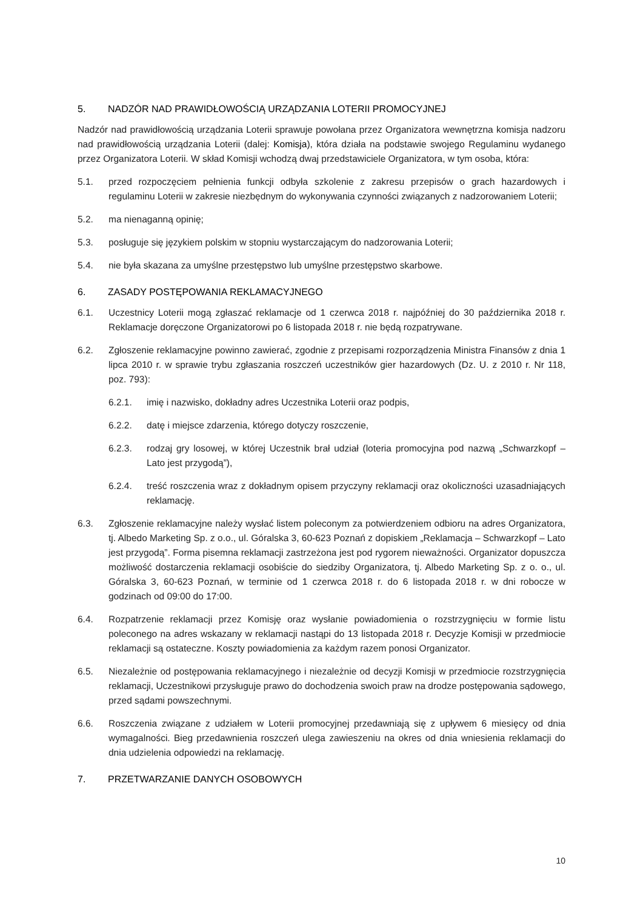5. NADZÓR NAD PRAWIDŁOWOŚCIĄ URZĄDZANIA LOTERII PROMOCYJNEJ
Nadzór nad prawidłowością urządzania Loterii sprawuje powołana przez Organizatora wewnętrzna komisja nadzoru nad prawidłowością urządzania Loterii (dalej: Komisja), która działa na podstawie swojego Regulaminu wydanego przez Organizatora Loterii. W skład Komisji wchodzą dwaj przedstawiciele Organizatora, w tym osoba, która:
5.1. przed rozpoczęciem pełnienia funkcji odbyła szkolenie z zakresu przepisów o grach hazardowych i regulaminu Loterii w zakresie niezbędnym do wykonywania czynności związanych z nadzorowaniem Loterii;
5.2. ma nienaganną opinię;
5.3. posługuje się językiem polskim w stopniu wystarczającym do nadzorowania Loterii;
5.4. nie była skazana za umyślne przestępstwo lub umyślne przestępstwo skarbowe.
6. ZASADY POSTĘPOWANIA REKLAMACYJNEGO
6.1. Uczestnicy Loterii mogą zgłaszać reklamacje od 1 czerwca 2018 r. najpóźniej do 30 października 2018 r. Reklamacje doręczone Organizatorowi po 6 listopada 2018 r. nie będą rozpatrywane.
6.2. Zgłoszenie reklamacyjne powinno zawierać, zgodnie z przepisami rozporządzenia Ministra Finansów z dnia 1 lipca 2010 r. w sprawie trybu zgłaszania roszczeń uczestników gier hazardowych (Dz. U. z 2010 r. Nr 118, poz. 793):
6.2.1. imię i nazwisko, dokładny adres Uczestnika Loterii oraz podpis,
6.2.2. datę i miejsce zdarzenia, którego dotyczy roszczenie,
6.2.3. rodzaj gry losowej, w której Uczestnik brał udział (loteria promocyjna pod nazwą „Schwarzkopf – Lato jest przygodą”),
6.2.4. treść roszczenia wraz z dokładnym opisem przyczyny reklamacji oraz okoliczności uzasadniających reklamację.
6.3. Zgłoszenie reklamacyjne należy wysłać listem poleconym za potwierdzeniem odbioru na adres Organizatora, tj. Albedo Marketing Sp. z o.o., ul. Góralska 3, 60-623 Poznań z dopiskiem „Reklamacja – Schwarzkopf – Lato jest przygodą”. Forma pisemna reklamacji zastrzeżona jest pod rygorem nieważności. Organizator dopuszcza możliwość dostarczenia reklamacji osobiście do siedziby Organizatora, tj. Albedo Marketing Sp. z o. o., ul. Góralska 3, 60-623 Poznań, w terminie od 1 czerwca 2018 r. do 6 listopada 2018 r. w dni robocze w godzinach od 09:00 do 17:00.
6.4. Rozpatrzenie reklamacji przez Komisję oraz wysłanie powiadomienia o rozstrzygnięciu w formie listu poleconego na adres wskazany w reklamacji nastąpi do 13 listopada 2018 r. Decyzje Komisji w przedmiocie reklamacji są ostateczne. Koszty powiadomienia za każdym razem ponosi Organizator.
6.5. Niezależnie od postępowania reklamacyjnego i niezależnie od decyzji Komisji w przedmiocie rozstrzygnięcia reklamacji, Uczestnikowi przysługuje prawo do dochodzenia swoich praw na drodze postępowania sądowego, przed sądami powszechnymi.
6.6. Roszczenia związane z udziałem w Loterii promocyjnej przedawniają się z upływem 6 miesięcy od dnia wymagalności. Bieg przedawnienia roszczeń ulega zawieszeniu na okres od dnia wniesienia reklamacji do dnia udzielenia odpowiedzi na reklamację.
7. PRZETWARZANIE DANYCH OSOBOWYCH
10